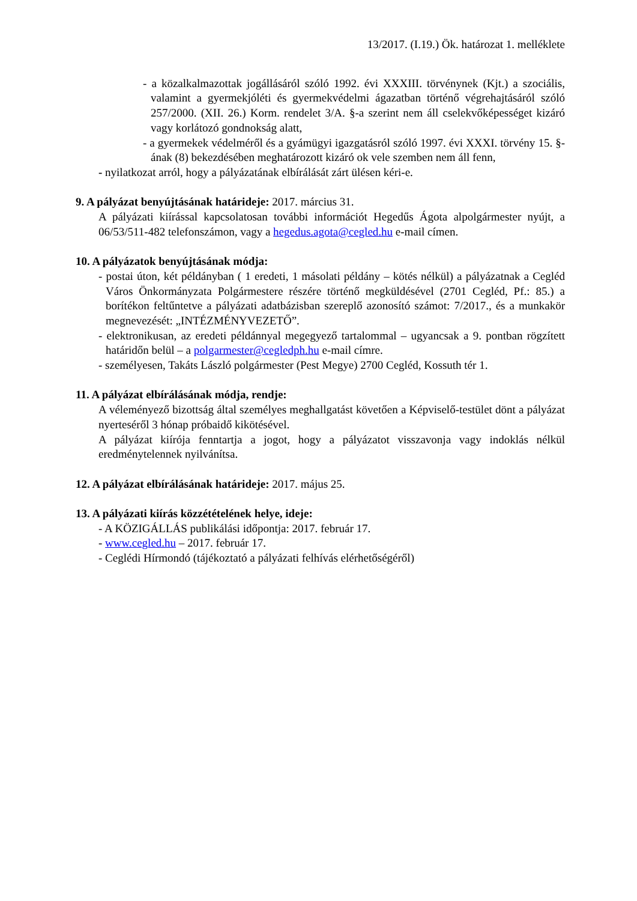13/2017. (I.19.) Ök. határozat 1. melléklete
- a közalkalmazottak jogállásáról szóló 1992. évi XXXIII. törvénynek (Kjt.) a szociális, valamint a gyermekjóléti és gyermekvédelmi ágazatban történő végrehajtásáról szóló 257/2000. (XII. 26.) Korm. rendelet 3/A. §-a szerint nem áll cselekvőképességet kizáró vagy korlátozó gondnokság alatt,
- a gyermekek védelméről és a gyámügyi igazgatásról szóló 1997. évi XXXI. törvény 15. §-ának (8) bekezdésében meghatározott kizáró ok vele szemben nem áll fenn,
- nyilatkozat arról, hogy a pályázatának elbírálását zárt ülésen kéri-e.
9. A pályázat benyújtásának határideje: 2017. március 31.
A pályázati kiírással kapcsolatosan további információt Hegedűs Ágota alpolgármester nyújt, a 06/53/511-482 telefonszámon, vagy a hegedus.agota@cegled.hu e-mail címen.
10. A pályázatok benyújtásának módja:
- postai úton, két példányban ( 1 eredeti, 1 másolati példány – kötés nélkül) a pályázatnak a Cegléd Város Önkormányzata Polgármestere részére történő megküldésével (2701 Cegléd, Pf.: 85.) a borítékon feltűntetve a pályázati adatbázisban szereplő azonosító számot: 7/2017., és a munkakör megnevezését: „INTÉZMÉNYVEZETŐ”.
- elektronikusan, az eredeti példánnyal megegyező tartalommal – ugyancsak a 9. pontban rögzített határidőn belül – a polgarmester@cegledph.hu e-mail címre.
- személyesen, Takáts László polgármester (Pest Megye) 2700 Cegléd, Kossuth tér 1.
11. A pályázat elbírálásának módja, rendje:
A véleményező bizottság által személyes meghallgatást követően a Képviselő-testület dönt a pályázat nyerteséről 3 hónap próbaidő kikötésével.
A pályázat kiírója fenntartja a jogot, hogy a pályázatot visszavonja vagy indoklás nélkül eredménytelennek nyilvánítsa.
12. A pályázat elbírálásának határideje: 2017. május 25.
13. A pályázati kiírás közzétételének helye, ideje:
- A KÖZIGÁLLÁS publikálási időpontja: 2017. február 17.
- www.cegled.hu – 2017. február 17.
- Ceglédi Hírmondó (tájékoztató a pályázati felhívás elérhetőségéről)